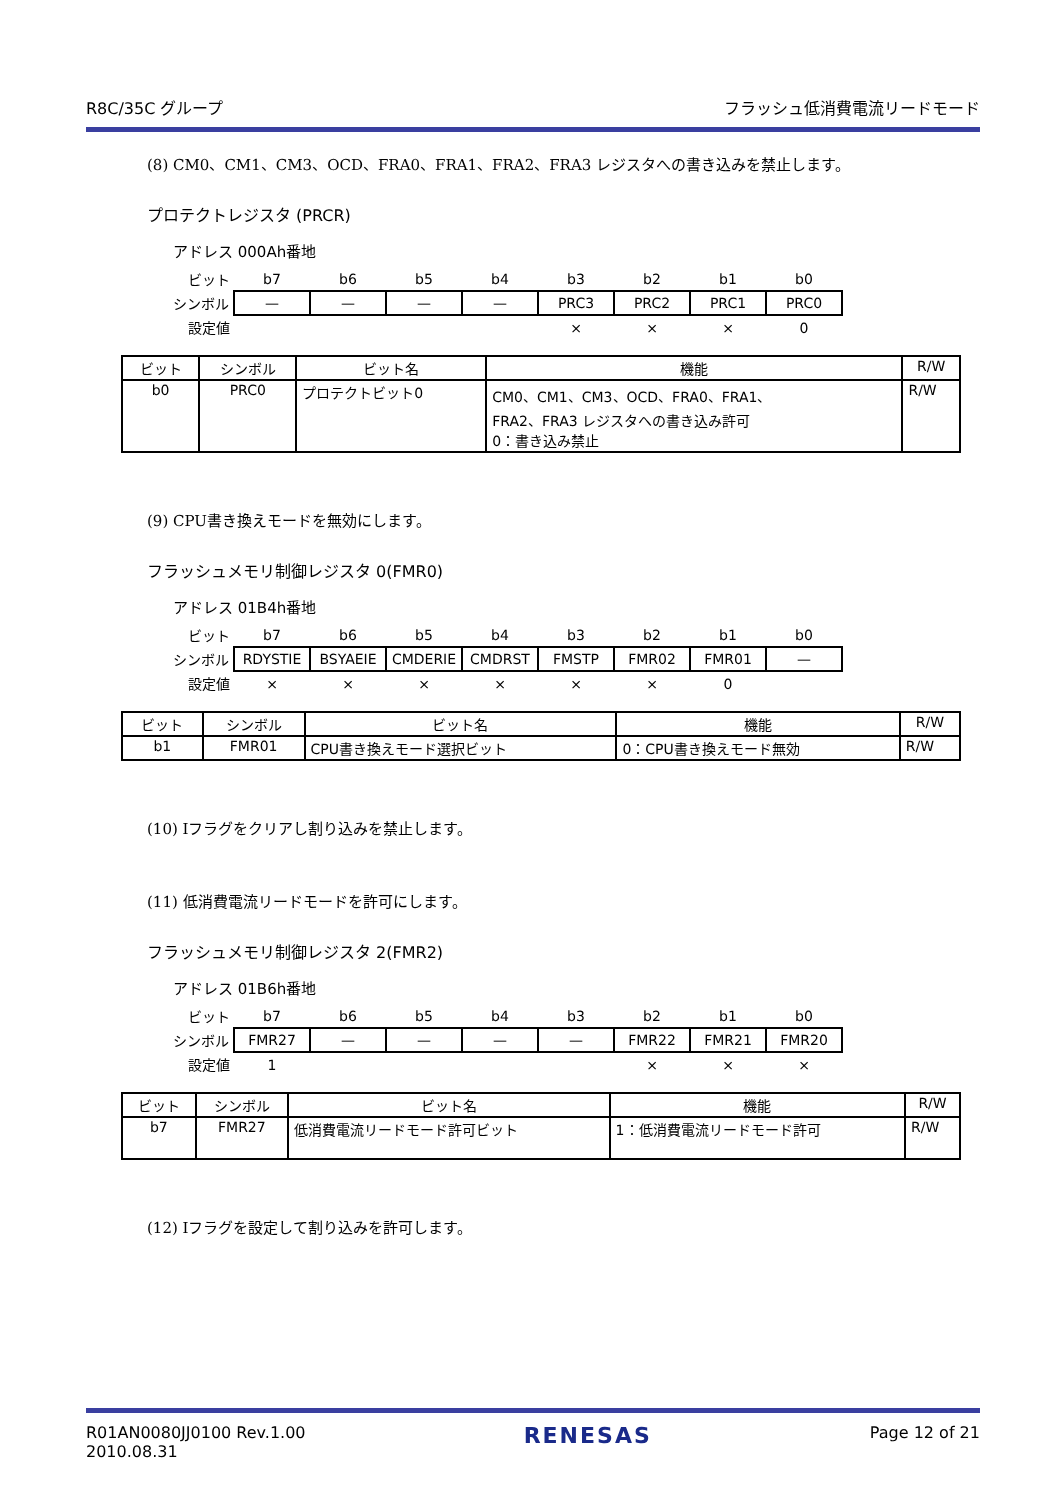R8C/35C グループ フラッシュ低消費電流リードモード
(8) CM0、CM1、CM3、OCD、FRA0、FRA1、FRA2、FRA3 レジスタへの書き込みを禁止します。
プロテクトレジスタ (PRCR)
アドレス 000Ah番地
| ビット | b7 | b6 | b5 | b4 | b3 | b2 | b1 | b0 |
| シンボル | — | — | — | — | PRC3 | PRC2 | PRC1 | PRC0 |
| 設定値 | | | | | × | × | × | 0 |
| ビット | シンボル | ビット名 | 機能 | R/W |
| --- | --- | --- | --- | --- |
| b0 | PRC0 | プロテクトビット0 | CM0、CM1、CM3、OCD、FRA0、FRA1、 FRA2、FRA3 レジスタへの書き込み許可 0：書き込み禁止 | R/W |
(9) CPU書き換えモードを無効にします。
フラッシュメモリ制御レジスタ 0(FMR0)
アドレス 01B4h番地
| ビット | b7 | b6 | b5 | b4 | b3 | b2 | b1 | b0 |
| シンボル | RDYSTIE | BSYAEIE | CMDERIE | CMDRST | FMSTP | FMR02 | FMR01 | — |
| 設定値 | × | × | × | × | × | × | 0 | |
| ビット | シンボル | ビット名 | 機能 | R/W |
| --- | --- | --- | --- | --- |
| b1 | FMR01 | CPU書き換えモード選択ビット | 0：CPU書き換えモード無効 | R/W |
(10) Iフラグをクリアし割り込みを禁止します。
(11) 低消費電流リードモードを許可にします。
フラッシュメモリ制御レジスタ 2(FMR2)
アドレス 01B6h番地
| ビット | b7 | b6 | b5 | b4 | b3 | b2 | b1 | b0 |
| シンボル | FMR27 | — | — | — | — | FMR22 | FMR21 | FMR20 |
| 設定値 | 1 | | | | | × | × | × |
| ビット | シンボル | ビット名 | 機能 | R/W |
| --- | --- | --- | --- | --- |
| b7 | FMR27 | 低消費電流リードモード許可ビット | 1：低消費電流リードモード許可 | R/W |
(12) Iフラグを設定して割り込みを許可します。
R01AN0080JJ0100 Rev.1.00
2010.08.31 RENESAS Page 12 of 21